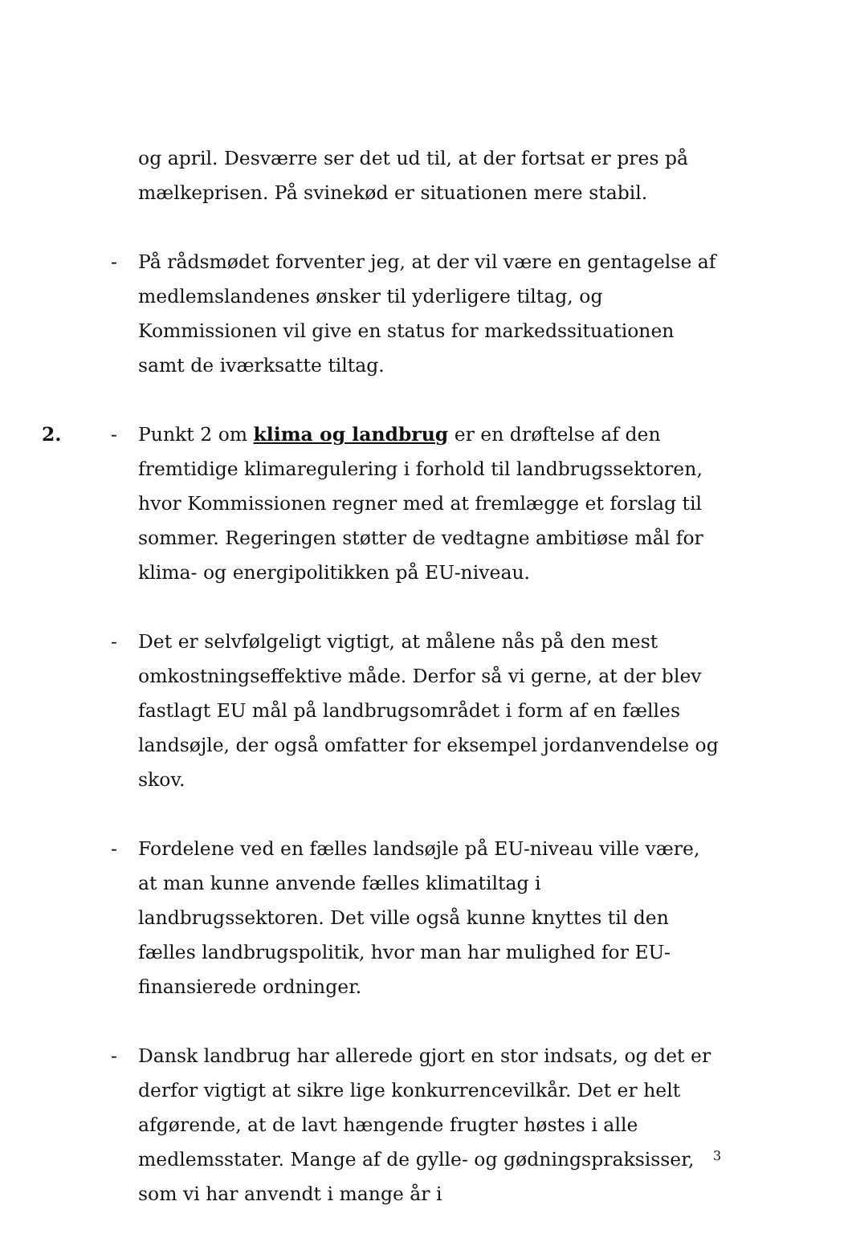og april. Desværre ser det ud til, at der fortsat er pres på mælkeprisen. På svinekød er situationen mere stabil.
- På rådsmødet forventer jeg, at der vil være en gentagelse af medlemslandenes ønsker til yderligere tiltag, og Kommissionen vil give en status for markedssituationen samt de iværksatte tiltag.
2. - Punkt 2 om klima og landbrug er en drøftelse af den fremtidige klimaregulering i forhold til landbrugssektoren, hvor Kommissionen regner med at fremlægge et forslag til sommer. Regeringen støtter de vedtagne ambitiøse mål for klima- og energipolitikken på EU-niveau.
- Det er selvfølgeligt vigtigt, at målene nås på den mest omkostningseffektive måde. Derfor så vi gerne, at der blev fastlagt EU mål på landbrugsområdet i form af en fælles landsøjle, der også omfatter for eksempel jordanvendelse og skov.
- Fordelene ved en fælles landsøjle på EU-niveau ville være, at man kunne anvende fælles klimatiltag i landbrugssektoren. Det ville også kunne knyttes til den fælles landbrugspolitik, hvor man har mulighed for EU-finansierede ordninger.
- Dansk landbrug har allerede gjort en stor indsats, og det er derfor vigtigt at sikre lige konkurrencevilkår. Det er helt afgørende, at de lavt hængende frugter høstes i alle medlemsstater. Mange af de gylle- og gødningspraksisser, som vi har anvendt i mange år i
3